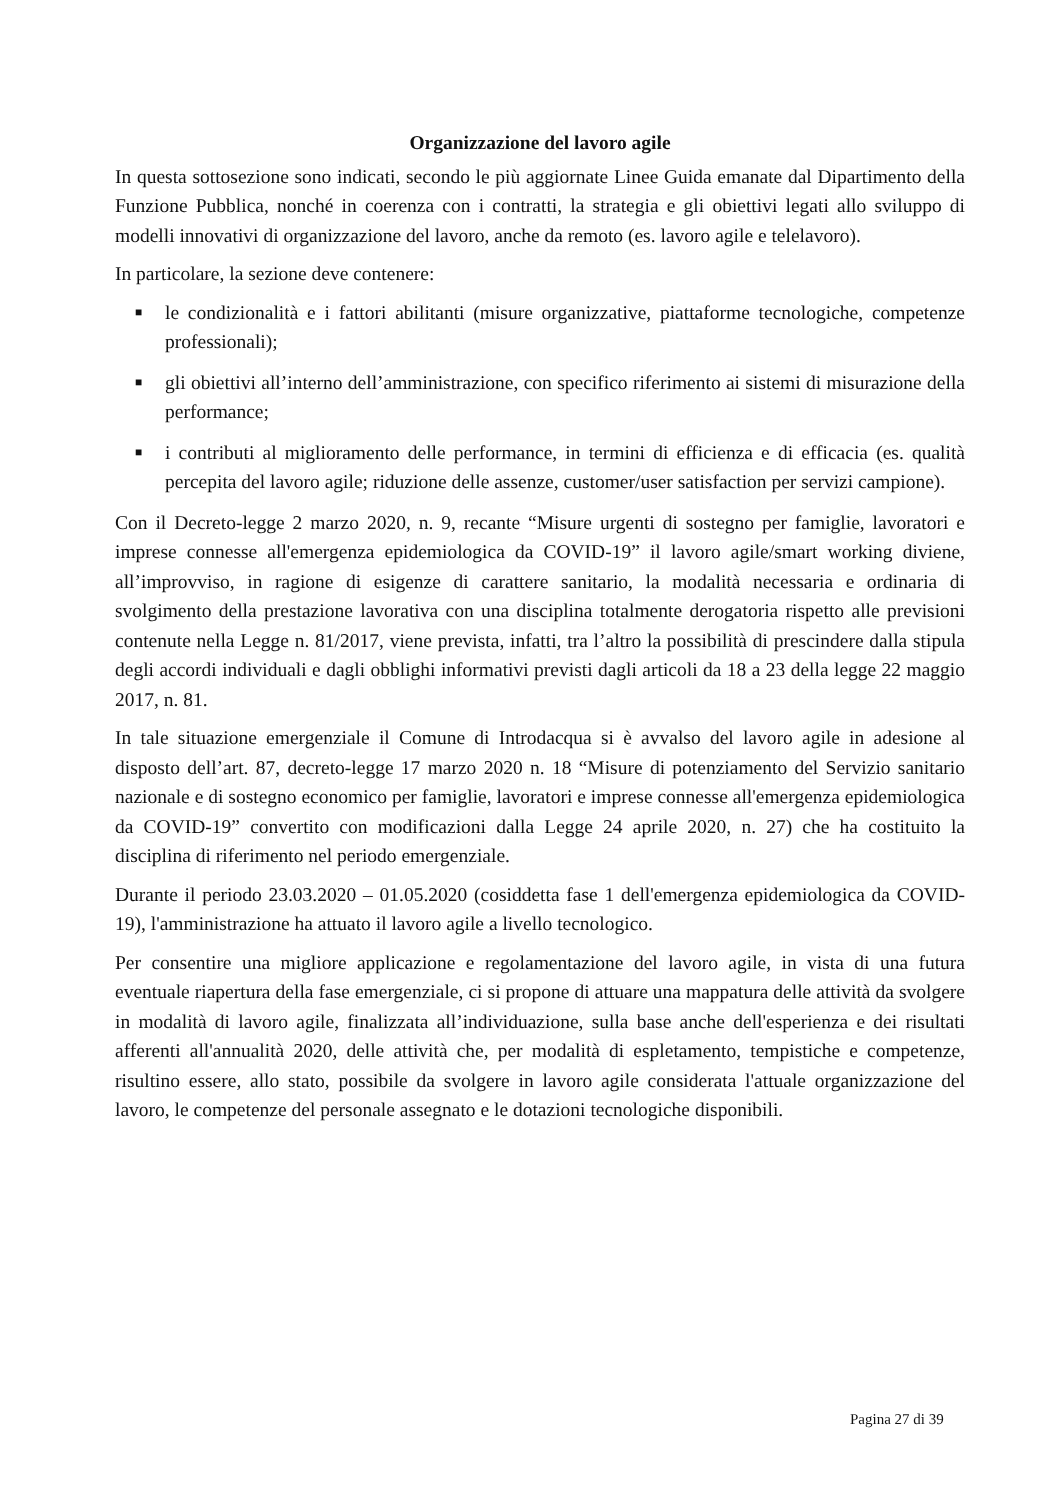Organizzazione del lavoro agile
In questa sottosezione sono indicati, secondo le più aggiornate Linee Guida emanate dal Dipartimento della Funzione Pubblica, nonché in coerenza con i contratti, la strategia e gli obiettivi legati allo sviluppo di modelli innovativi di organizzazione del lavoro, anche da remoto (es. lavoro agile e telelavoro).
In particolare, la sezione deve contenere:
■ le condizionalità e i fattori abilitanti (misure organizzative, piattaforme tecnologiche, competenze professionali);
■ gli obiettivi all’interno dell’amministrazione, con specifico riferimento ai sistemi di misurazione della performance;
■ i contributi al miglioramento delle performance, in termini di efficienza e di efficacia (es. qualità percepita del lavoro agile; riduzione delle assenze, customer/user satisfaction per servizi campione).
Con il Decreto-legge 2 marzo 2020, n. 9, recante “Misure urgenti di sostegno per famiglie, lavoratori e imprese connesse all'emergenza epidemiologica da COVID-19” il lavoro agile/smart working diviene, all’improvviso, in ragione di esigenze di carattere sanitario, la modalità necessaria e ordinaria di svolgimento della prestazione lavorativa con una disciplina totalmente derogatoria rispetto alle previsioni contenute nella Legge n. 81/2017, viene prevista, infatti, tra l’altro la possibilità di prescindere dalla stipula degli accordi individuali e dagli obblighi informativi previsti dagli articoli da 18 a 23 della legge 22 maggio 2017, n. 81.
In tale situazione emergenziale il Comune di Introdacqua si è avvalso del lavoro agile in adesione al disposto dell’art. 87, decreto-legge 17 marzo 2020 n. 18 “Misure di potenziamento del Servizio sanitario nazionale e di sostegno economico per famiglie, lavoratori e imprese connesse all'emergenza epidemiologica da COVID-19” convertito con modificazioni dalla Legge 24 aprile 2020, n. 27) che ha costituito la disciplina di riferimento nel periodo emergenziale.
Durante il periodo 23.03.2020 – 01.05.2020 (cosiddetta fase 1 dell'emergenza epidemiologica da COVID-19), l'amministrazione ha attuato il lavoro agile a livello tecnologico.
Per consentire una migliore applicazione e regolamentazione del lavoro agile, in vista di una futura eventuale riapertura della fase emergenziale, ci si propone di attuare una mappatura delle attività da svolgere in modalità di lavoro agile, finalizzata all’individuazione, sulla base anche dell'esperienza e dei risultati afferenti all'annualità 2020, delle attività che, per modalità di espletamento, tempistiche e competenze, risultino essere, allo stato, possibile da svolgere in lavoro agile considerata l'attuale organizzazione del lavoro, le competenze del personale assegnato e le dotazioni tecnologiche disponibili.
Pagina 27 di 39